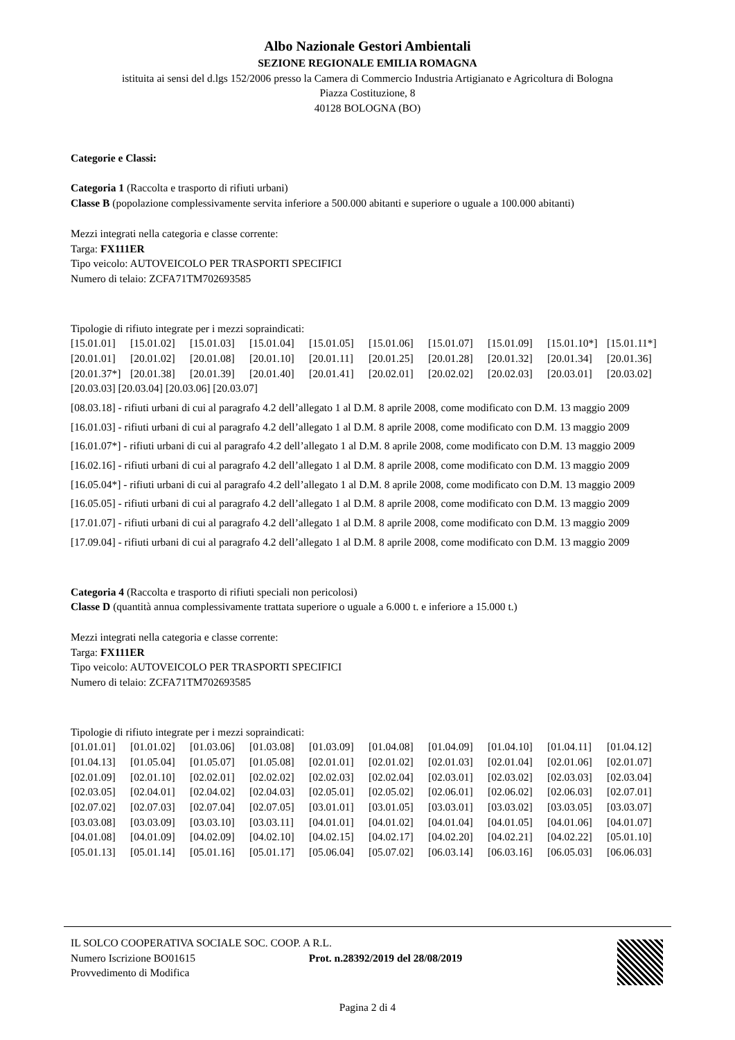Albo Nazionale Gestori Ambientali
SEZIONE REGIONALE EMILIA ROMAGNA
istituita ai sensi del d.lgs 152/2006 presso la Camera di Commercio Industria Artigianato e Agricoltura di Bologna
Piazza Costituzione, 8
40128 BOLOGNA (BO)
Categorie e Classi:
Categoria 1 (Raccolta e trasporto di rifiuti urbani)
Classe B (popolazione complessivamente servita inferiore a 500.000 abitanti e superiore o uguale a 100.000 abitanti)
Mezzi integrati nella categoria e classe corrente:
Targa: FX111ER
Tipo veicolo: AUTOVEICOLO PER TRASPORTI SPECIFICI
Numero di telaio: ZCFA71TM702693585
Tipologie di rifiuto integrate per i mezzi sopraindicati:
[15.01.01] [15.01.02] [15.01.03] [15.01.04] [15.01.05] [15.01.06] [15.01.07] [15.01.09] [15.01.10*] [15.01.11*] [20.01.01] [20.01.02] [20.01.08] [20.01.10] [20.01.11] [20.01.25] [20.01.28] [20.01.32] [20.01.34] [20.01.36] [20.01.37*] [20.01.38] [20.01.39] [20.01.40] [20.01.41] [20.02.01] [20.02.02] [20.02.03] [20.03.01] [20.03.02]
[20.03.03] [20.03.04] [20.03.06] [20.03.07]
[08.03.18] - rifiuti urbani di cui al paragrafo 4.2 dell’allegato 1 al D.M. 8 aprile 2008, come modificato con D.M. 13 maggio 2009
[16.01.03] - rifiuti urbani di cui al paragrafo 4.2 dell’allegato 1 al D.M. 8 aprile 2008, come modificato con D.M. 13 maggio 2009
[16.01.07*] - rifiuti urbani di cui al paragrafo 4.2 dell’allegato 1 al D.M. 8 aprile 2008, come modificato con D.M. 13 maggio 2009
[16.02.16] - rifiuti urbani di cui al paragrafo 4.2 dell’allegato 1 al D.M. 8 aprile 2008, come modificato con D.M. 13 maggio 2009
[16.05.04*] - rifiuti urbani di cui al paragrafo 4.2 dell’allegato 1 al D.M. 8 aprile 2008, come modificato con D.M. 13 maggio 2009
[16.05.05] - rifiuti urbani di cui al paragrafo 4.2 dell’allegato 1 al D.M. 8 aprile 2008, come modificato con D.M. 13 maggio 2009
[17.01.07] - rifiuti urbani di cui al paragrafo 4.2 dell’allegato 1 al D.M. 8 aprile 2008, come modificato con D.M. 13 maggio 2009
[17.09.04] - rifiuti urbani di cui al paragrafo 4.2 dell’allegato 1 al D.M. 8 aprile 2008, come modificato con D.M. 13 maggio 2009
Categoria 4 (Raccolta e trasporto di rifiuti speciali non pericolosi)
Classe D (quantità annua complessivamente trattata superiore o uguale a 6.000 t. e inferiore a 15.000 t.)
Mezzi integrati nella categoria e classe corrente:
Targa: FX111ER
Tipo veicolo: AUTOVEICOLO PER TRASPORTI SPECIFICI
Numero di telaio: ZCFA71TM702693585
Tipologie di rifiuto integrate per i mezzi sopraindicati:
[01.01.01] [01.01.02] [01.03.06] [01.03.08] [01.03.09] [01.04.08] [01.04.09] [01.04.10] [01.04.11] [01.04.12] [01.04.13] [01.05.04] [01.05.07] [01.05.08] [02.01.01] [02.01.02] [02.01.03] [02.01.04] [02.01.06] [02.01.07] [02.01.09] [02.01.10] [02.02.01] [02.02.02] [02.02.03] [02.02.04] [02.03.01] [02.03.02] [02.03.03] [02.03.04] [02.03.05] [02.04.01] [02.04.02] [02.04.03] [02.05.01] [02.05.02] [02.06.01] [02.06.02] [02.06.03] [02.07.01] [02.07.02] [02.07.03] [02.07.04] [02.07.05] [03.01.01] [03.01.05] [03.03.01] [03.03.02] [03.03.05] [03.03.07] [03.03.08] [03.03.09] [03.03.10] [03.03.11] [04.01.01] [04.01.02] [04.01.04] [04.01.05] [04.01.06] [04.01.07] [04.01.08] [04.01.09] [04.02.09] [04.02.10] [04.02.15] [04.02.17] [04.02.20] [04.02.21] [04.02.22] [05.01.10] [05.01.13] [05.01.14] [05.01.16] [05.01.17] [05.06.04] [05.07.02] [06.03.14] [06.03.16] [06.05.03] [06.06.03]
IL SOLCO COOPERATIVA SOCIALE SOC. COOP. A R.L.
Numero Iscrizione BO01615 Prot. n.28392/2019 del 28/08/2019
Provvedimento di Modifica
Pagina 2 di 4